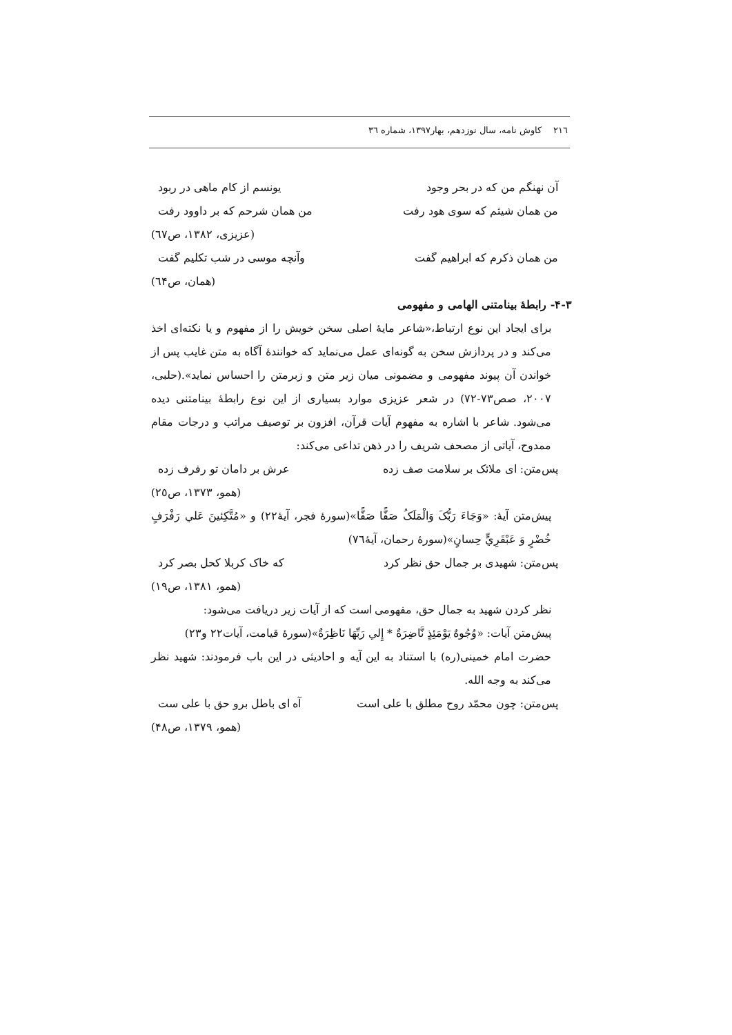٢١٦ کاوش نامه، سال نوزدهم، بهار١٣٩٧، شماره ٣٦
آن نهنگم من که در بحر وجود یونسم از کام ماهی در ربود
من همان شیثم که سوی هود رفت من همان شرحم که بر داوود رفت
(عزیزی، ١٣٨٢، ص٦٧)
من همان ذکرم که ابراهیم گفت وآنچه موسی در شب تکلیم گفت
(همان، ص٦۴)
٣-۴- رابطهٔ بینامتنی الهامی و مفهومی
برای ایجاد این نوع ارتباط،«شاعر مایهٔ اصلی سخن خویش را از مفهوم و یا نکته‌ای اخذ می‌کند و در پردازش سخن به گونه‌ای عمل می‌نماید که خوانندهٔ آگاه به متن غایب پس از خواندن آن پیوند مفهومی و مضمونی میان زیر متن و زبرمتن را احساس نماید».(حلبی، ٢٠٠٧، صص٧٣-٧٢) در شعر عزیزی موارد بسیاری از این نوع رابطهٔ بینامتنی دیده می‌شود. شاعر با اشاره به مفهوم آیات قرآن، افزون بر توصیف مراتب و درجات مقام ممدوح، آیاتی از مصحف شریف را در ذهن تداعی می‌کند:
پس‌متن: ای ملائک بر سلامت صف زده عرش بر دامان تو رفرف زده
(همو، ١٣٧٣، ص٢٥)
پیش‌متن آیهٔ: «وَجَاءَ رَبُّکَ وَالْمَلَکُ صَفًّا صَفًّا»(سورهٔ فجر، آیهٔ٢٢) و «مُتَّکِئینَ عَلي رَفْرَفٍ خُضْرٍ وَ عَبْقَرِيٍّ حِسانٍ»(سورهٔ رحمان، آیهٔ٧٦)
پس‌متن: شهیدی بر جمال حق نظر کرد که خاک کربلا کحل بصر کرد
(همو، ١٣٨١، ص١٩)
نظر کردن شهید به جمال حق، مفهومی است که از آیات زیر دریافت می‌شود:
پیش‌متن آیات: «وُجُوهٌ یَوْمَئِذٍ نَّاضِرَةٌ * إِلي رَبِّهَا نَاظِرَةٌ»(سورهٔ قیامت، آیات٢٢ و٢٣)
حضرت امام خمینی(ره) با استناد به این آیه و احادیثی در این باب فرمودند: شهید نظر می‌کند به وجه الله.
پس‌متن: چون محمّد روح مطلق با علی است آه ای باطل برو حق با علی ست
(همو، ١٣٧٩، ص۴٨)